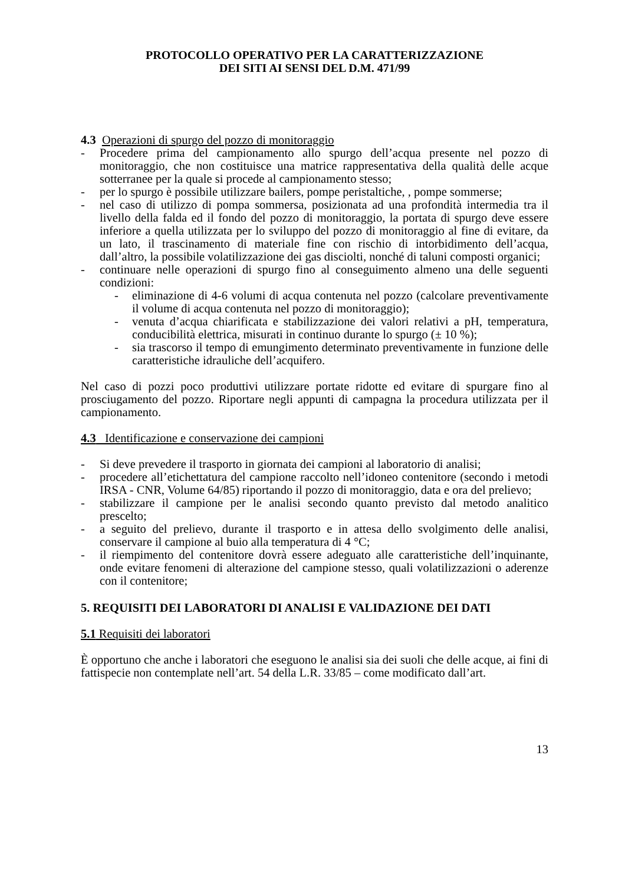PROTOCOLLO OPERATIVO PER LA CARATTERIZZAZIONE
DEI SITI AI SENSI DEL D.M. 471/99
4.3 Operazioni di spurgo del pozzo di monitoraggio
- Procedere prima del campionamento allo spurgo dell’acqua presente nel pozzo di monitoraggio, che non costituisce una matrice rappresentativa della qualità delle acque sotterranee per la quale si procede al campionamento stesso;
- per lo spurgo è possibile utilizzare bailers, pompe peristaltiche, , pompe sommerse;
- nel caso di utilizzo di pompa sommersa, posizionata ad una profondità intermedia tra il livello della falda ed il fondo del pozzo di monitoraggio, la portata di spurgo deve essere inferiore a quella utilizzata per lo sviluppo del pozzo di monitoraggio al fine di evitare, da un lato, il trascinamento di materiale fine con rischio di intorbidimento dell’acqua, dall’altro, la possibile volatilizzazione dei gas disciolti, nonché di taluni composti organici;
- continuare nelle operazioni di spurgo fino al conseguimento almeno una delle seguenti condizioni:
- eliminazione di 4-6 volumi di acqua contenuta nel pozzo (calcolare preventivamente il volume di acqua contenuta nel pozzo di monitoraggio);
- venuta d’acqua chiarificata e stabilizzazione dei valori relativi a pH, temperatura, conducibilità elettrica, misurati in continuo durante lo spurgo (± 10 %);
- sia trascorso il tempo di emungimento determinato preventivamente in funzione delle caratteristiche idrauliche dell’acquifero.
Nel caso di pozzi poco produttivi utilizzare portate ridotte ed evitare di spurgare fino al prosciugamento del pozzo. Riportare negli appunti di campagna la procedura utilizzata per il campionamento.
4.3 Identificazione e conservazione dei campioni
- Si deve prevedere il trasporto in giornata dei campioni al laboratorio di analisi;
- procedere all’etichettatura del campione raccolto nell’idoneo contenitore (secondo i metodi IRSA - CNR, Volume 64/85) riportando il pozzo di monitoraggio, data e ora del prelievo;
- stabilizzare il campione per le analisi secondo quanto previsto dal metodo analitico prescelto;
- a seguito del prelievo, durante il trasporto e in attesa dello svolgimento delle analisi, conservare il campione al buio alla temperatura di 4 °C;
- il riempimento del contenitore dovrà essere adeguato alle caratteristiche dell’inquinante, onde evitare fenomeni di alterazione del campione stesso, quali volatilizzazioni o aderenze con il contenitore;
5. REQUISITI DEI LABORATORI DI ANALISI E VALIDAZIONE DEI DATI
5.1 Requisiti dei laboratori
È opportuno che anche i laboratori che eseguono le analisi sia dei suoli che delle acque, ai fini di fattispecie non contemplate nell’art. 54 della L.R. 33/85 – come modificato dall’art.
13